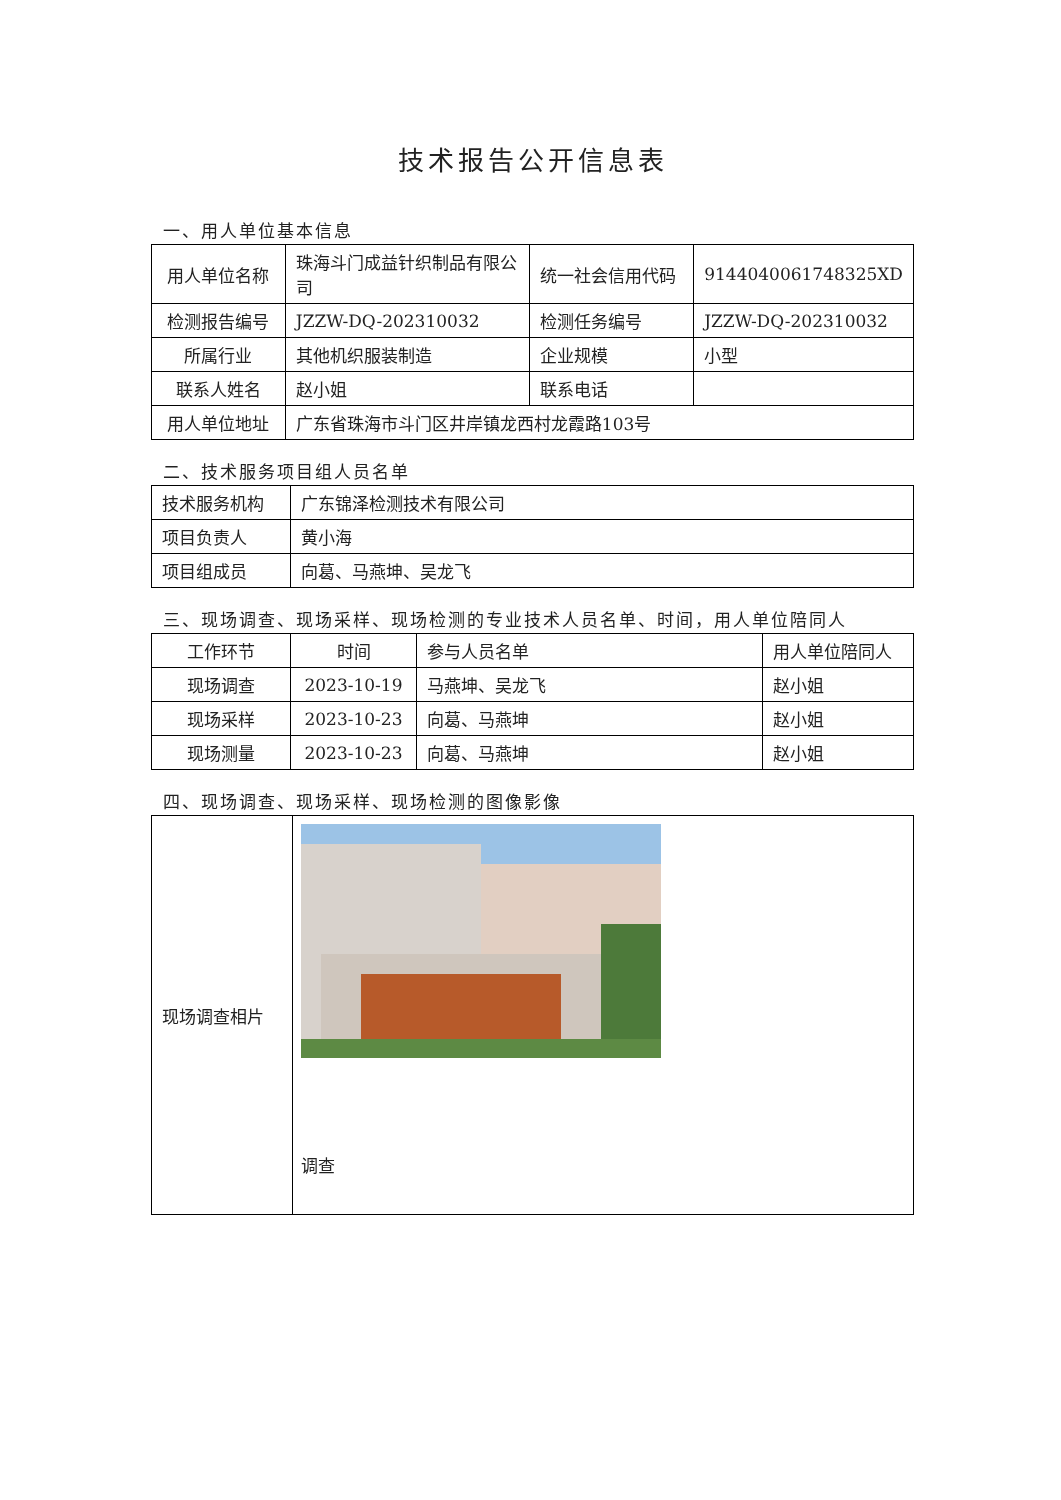技术报告公开信息表
一、用人单位基本信息
| 用人单位名称 | 珠海斗门成益针织制品有限公司 | 统一社会信用代码 | 9144040061748325XD |
| 检测报告编号 | JZZW-DQ-202310032 | 检测任务编号 | JZZW-DQ-202310032 |
| 所属行业 | 其他机织服装制造 | 企业规模 | 小型 |
| 联系人姓名 | 赵小姐 | 联系电话 | |
| 用人单位地址 | 广东省珠海市斗门区井岸镇龙西村龙霞路103号 | | |
二、技术服务项目组人员名单
| 技术服务机构 | 广东锦泽检测技术有限公司 |
| 项目负责人 | 黄小海 |
| 项目组成员 | 向葛、马燕坤、吴龙飞 |
三、现场调查、现场采样、现场检测的专业技术人员名单、时间，用人单位陪同人
| 工作环节 | 时间 | 参与人员名单 | 用人单位陪同人 |
| --- | --- | --- | --- |
| 现场调查 | 2023-10-19 | 马燕坤、吴龙飞 | 赵小姐 |
| 现场采样 | 2023-10-23 | 向葛、马燕坤 | 赵小姐 |
| 现场测量 | 2023-10-23 | 向葛、马燕坤 | 赵小姐 |
四、现场调查、现场采样、现场检测的图像影像
| 现场调查相片 | 调查 |